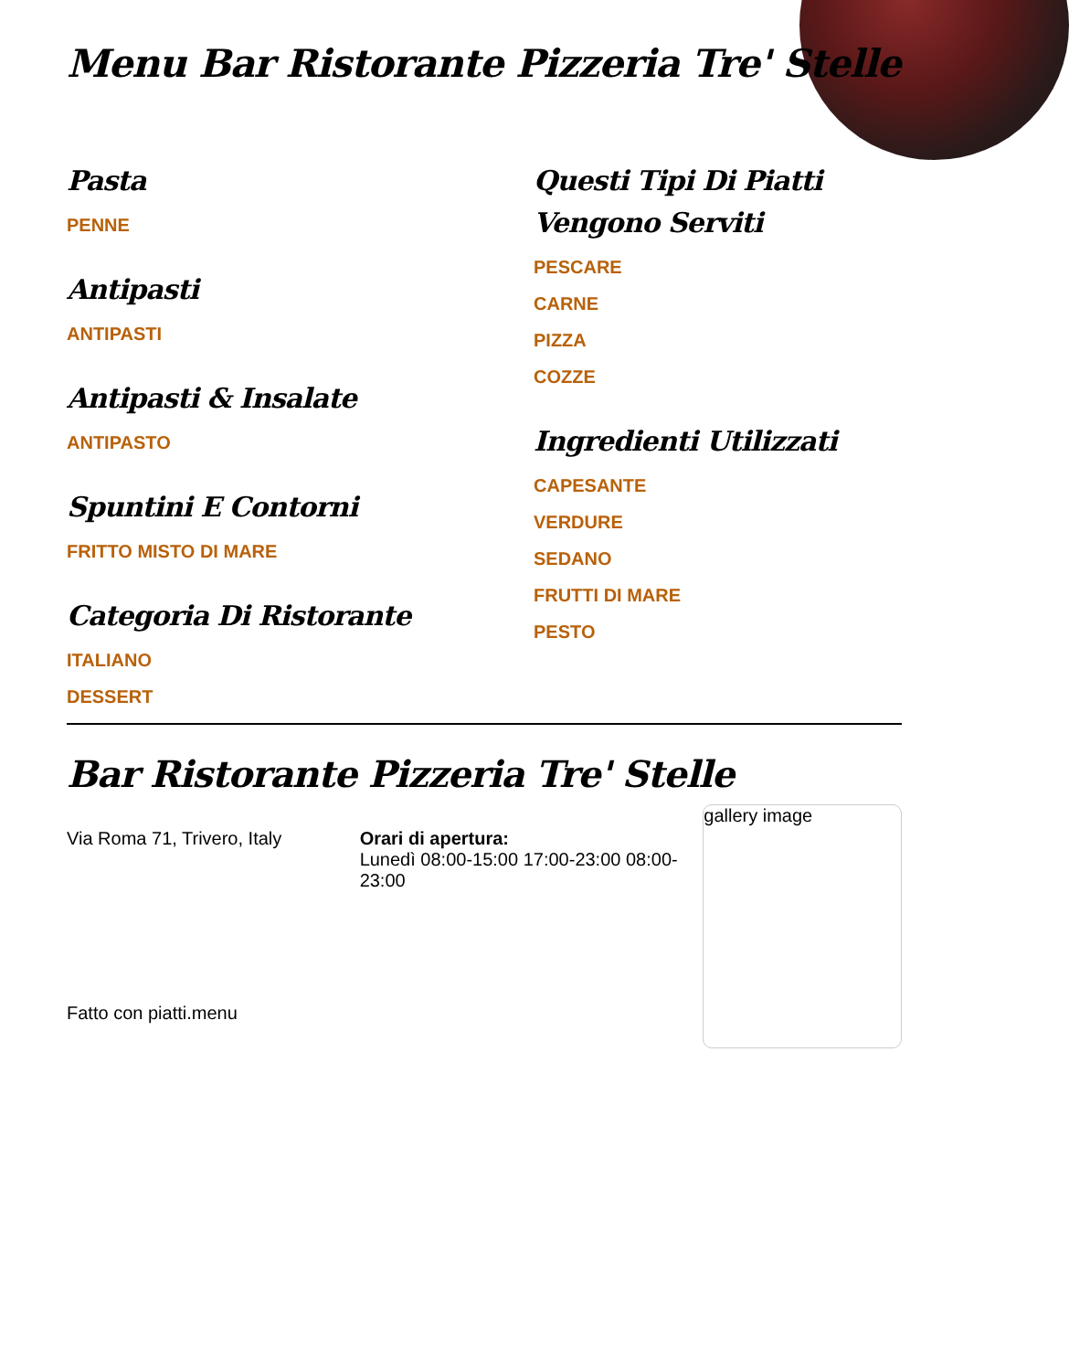Menu Bar Ristorante Pizzeria Tre' Stelle
Pasta
PENNE
Antipasti
ANTIPASTI
Antipasti & Insalate
ANTIPASTO
Spuntini E Contorni
FRITTO MISTO DI MARE
Categoria Di Ristorante
ITALIANO
DESSERT
Questi Tipi Di Piatti Vengono Serviti
PESCARE
CARNE
PIZZA
COZZE
Ingredienti Utilizzati
CAPESANTE
VERDURE
SEDANO
FRUTTI DI MARE
PESTO
Bar Ristorante Pizzeria Tre' Stelle
Via Roma 71, Trivero, Italy Orari di apertura:
Lunedì 08:00-15:00 17:00-23:00 08:00-23:00
gallery image
Fatto con piatti.menu